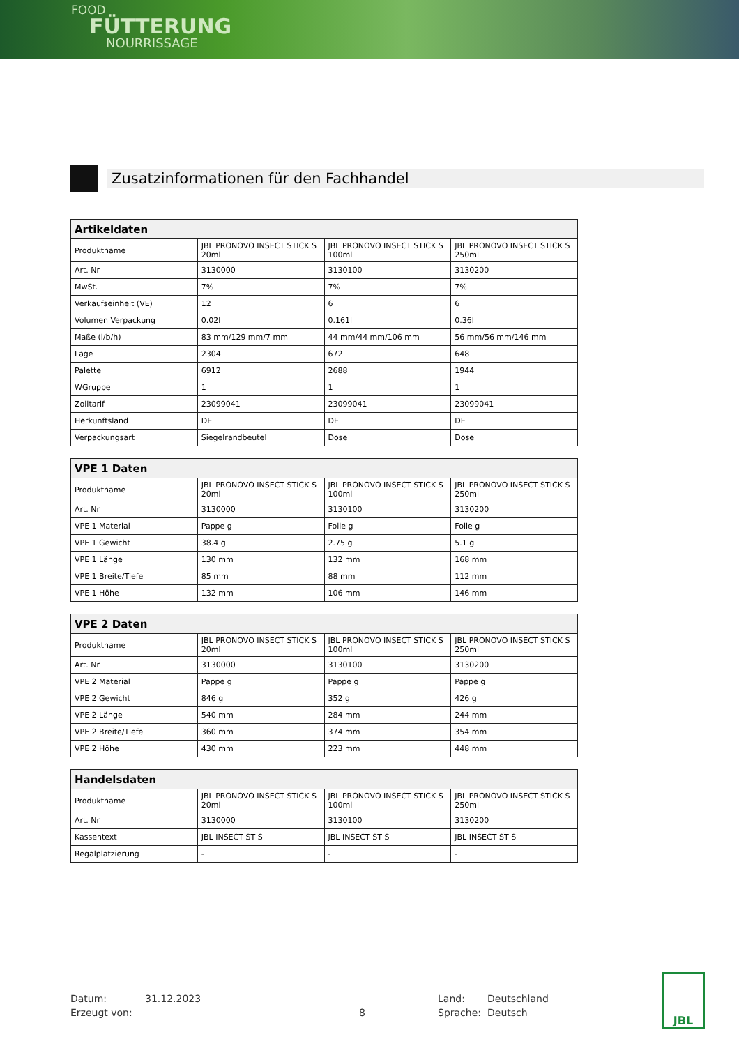FOOD
FÜTTERUNG
NOURRISSAGE
Zusatzinformationen für den Fachhandel
| Artikeldaten | | | |
| --- | --- | --- | --- |
| Produktname | JBL PRONOVO INSECT STICK S 20ml | JBL PRONOVO INSECT STICK S 100ml | JBL PRONOVO INSECT STICK S 250ml |
| Art. Nr | 3130000 | 3130100 | 3130200 |
| MwSt. | 7% | 7% | 7% |
| Verkaufseinheit (VE) | 12 | 6 | 6 |
| Volumen Verpackung | 0.02l | 0.161l | 0.36l |
| Maße (l/b/h) | 83 mm/129 mm/7 mm | 44 mm/44 mm/106 mm | 56 mm/56 mm/146 mm |
| Lage | 2304 | 672 | 648 |
| Palette | 6912 | 2688 | 1944 |
| WGruppe | 1 | 1 | 1 |
| Zolltarif | 23099041 | 23099041 | 23099041 |
| Herkunftsland | DE | DE | DE |
| Verpackungsart | Siegelrandbeutel | Dose | Dose |
| VPE 1 Daten | | | |
| --- | --- | --- | --- |
| Produktname | JBL PRONOVO INSECT STICK S 20ml | JBL PRONOVO INSECT STICK S 100ml | JBL PRONOVO INSECT STICK S 250ml |
| Art. Nr | 3130000 | 3130100 | 3130200 |
| VPE 1 Material | Pappe g | Folie g | Folie g |
| VPE 1 Gewicht | 38.4 g | 2.75 g | 5.1 g |
| VPE 1 Länge | 130 mm | 132 mm | 168 mm |
| VPE 1 Breite/Tiefe | 85 mm | 88 mm | 112 mm |
| VPE 1 Höhe | 132 mm | 106 mm | 146 mm |
| VPE 2 Daten | | | |
| --- | --- | --- | --- |
| Produktname | JBL PRONOVO INSECT STICK S 20ml | JBL PRONOVO INSECT STICK S 100ml | JBL PRONOVO INSECT STICK S 250ml |
| Art. Nr | 3130000 | 3130100 | 3130200 |
| VPE 2 Material | Pappe g | Pappe g | Pappe g |
| VPE 2 Gewicht | 846 g | 352 g | 426 g |
| VPE 2 Länge | 540 mm | 284 mm | 244 mm |
| VPE 2 Breite/Tiefe | 360 mm | 374 mm | 354 mm |
| VPE 2 Höhe | 430 mm | 223 mm | 448 mm |
| Handelsdaten | | | |
| --- | --- | --- | --- |
| Produktname | JBL PRONOVO INSECT STICK S 20ml | JBL PRONOVO INSECT STICK S 100ml | JBL PRONOVO INSECT STICK S 250ml |
| Art. Nr | 3130000 | 3130100 | 3130200 |
| Kassentext | JBL INSECT ST S | JBL INSECT ST S | JBL INSECT ST S |
| Regalplatzierung | - | - | - |
Datum: 31.12.2023 Land: Deutschland Erzeugt von: 8 Sprache: Deutsch
JBL